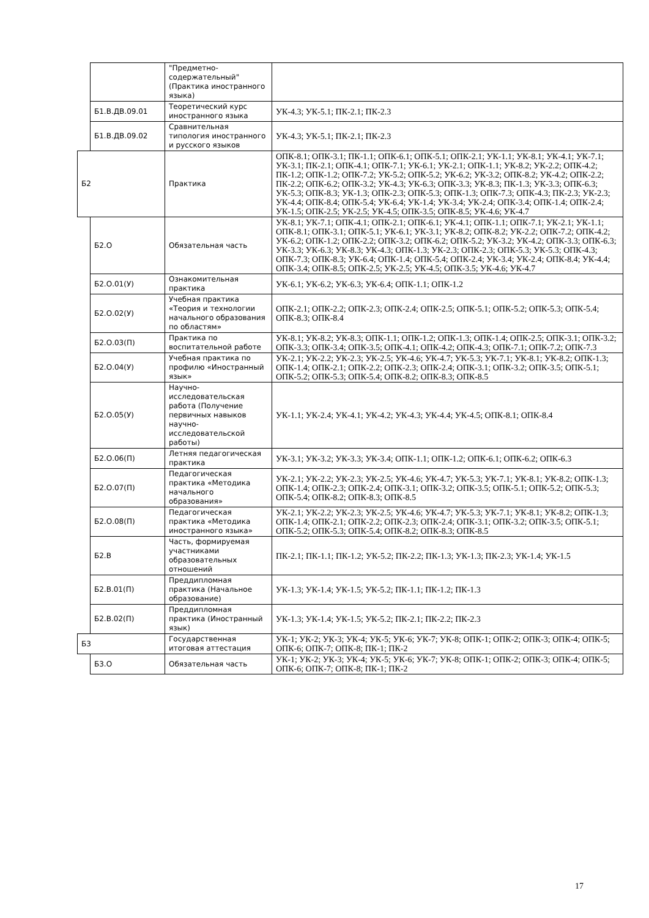| | | "Предметно-содержательный" (Практика иностранного языка) | |
| | Б1.В.ДВ.09.01 | Теоретический курс иностранного языка | УК-4.3; УК-5.1; ПК-2.1; ПК-2.3 |
| | Б1.В.ДВ.09.02 | Сравнительная типология иностранного и русского языков | УК-4.3; УК-5.1; ПК-2.1; ПК-2.3 |
| Б2 | | Практика | ОПК-8.1; ОПК-3.1; ПК-1.1; ОПК-6.1; ОПК-5.1; ОПК-2.1; УК-1.1; УК-8.1; УК-4.1; УК-7.1; УК-3.1; ПК-2.1; ОПК-4.1; ОПК-7.1; УК-6.1; УК-2.1; ОПК-1.1; УК-8.2; УК-2.2; ОПК-4.2; ПК-1.2; ОПК-1.2; ОПК-7.2; УК-5.2; ОПК-5.2; УК-6.2; УК-3.2; ОПК-8.2; УК-4.2; ОПК-2.2; ПК-2.2; ОПК-6.2; ОПК-3.2; УК-4.3; УК-6.3; ОПК-3.3; УК-8.3; ПК-1.3; УК-3.3; ОПК-6.3; УК-5.3; ОПК-8.3; УК-1.3; ОПК-2.3; ОПК-5.3; ОПК-1.3; ОПК-7.3; ОПК-4.3; ПК-2.3; УК-2.3; УК-4.4; ОПК-8.4; ОПК-5.4; УК-6.4; УК-1.4; УК-3.4; УК-2.4; ОПК-3.4; ОПК-1.4; ОПК-2.4; УК-1.5; ОПК-2.5; УК-2.5; УК-4.5; ОПК-3.5; ОПК-8.5; УК-4.6; УК-4.7 |
| | Б2.О | Обязательная часть | УК-8.1; УК-7.1; ОПК-4.1; ОПК-2.1; ОПК-6.1; УК-4.1; ОПК-1.1; ОПК-7.1; УК-2.1; УК-1.1; ОПК-8.1; ОПК-3.1; ОПК-5.1; УК-6.1; УК-3.1; УК-8.2; ОПК-8.2; УК-2.2; ОПК-7.2; ОПК-4.2; УК-6.2; ОПК-1.2; ОПК-2.2; ОПК-3.2; ОПК-6.2; ОПК-5.2; УК-3.2; УК-4.2; ОПК-3.3; ОПК-6.3; УК-3.3; УК-6.3; УК-8.3; УК-4.3; ОПК-1.3; УК-2.3; ОПК-2.3; ОПК-5.3; УК-5.3; ОПК-4.3; ОПК-7.3; ОПК-8.3; УК-6.4; ОПК-1.4; ОПК-5.4; ОПК-2.4; УК-3.4; УК-2.4; ОПК-8.4; УК-4.4; ОПК-3.4; ОПК-8.5; ОПК-2.5; УК-2.5; УК-4.5; ОПК-3.5; УК-4.6; УК-4.7 |
| | Б2.О.01(У) | Ознакомительная практика | УК-6.1; УК-6.2; УК-6.3; УК-6.4; ОПК-1.1; ОПК-1.2 |
| | Б2.О.02(У) | Учебная практика «Теория и технологии начального образования по областям» | ОПК-2.1; ОПК-2.2; ОПК-2.3; ОПК-2.4; ОПК-2.5; ОПК-5.1; ОПК-5.2; ОПК-5.3; ОПК-5.4; ОПК-8.3; ОПК-8.4 |
| | Б2.О.03(П) | Практика по воспитательной работе | УК-8.1; УК-8.2; УК-8.3; ОПК-1.1; ОПК-1.2; ОПК-1.3; ОПК-1.4; ОПК-2.5; ОПК-3.1; ОПК-3.2; ОПК-3.3; ОПК-3.4; ОПК-3.5; ОПК-4.1; ОПК-4.2; ОПК-4.3; ОПК-7.1; ОПК-7.2; ОПК-7.3 |
| | Б2.О.04(У) | Учебная практика по профилю «Иностранный язык» | УК-2.1; УК-2.2; УК-2.3; УК-2.5; УК-4.6; УК-4.7; УК-5.3; УК-7.1; УК-8.1; УК-8.2; ОПК-1.3; ОПК-1.4; ОПК-2.1; ОПК-2.2; ОПК-2.3; ОПК-2.4; ОПК-3.1; ОПК-3.2; ОПК-3.5; ОПК-5.1; ОПК-5.2; ОПК-5.3; ОПК-5.4; ОПК-8.2; ОПК-8.3; ОПК-8.5 |
| | Б2.О.05(У) | Научно-исследовательская работа (Получение первичных навыков научно-исследовательской работы) | УК-1.1; УК-2.4; УК-4.1; УК-4.2; УК-4.3; УК-4.4; УК-4.5; ОПК-8.1; ОПК-8.4 |
| | Б2.О.06(П) | Летняя педагогическая практика | УК-3.1; УК-3.2; УК-3.3; УК-3.4; ОПК-1.1; ОПК-1.2; ОПК-6.1; ОПК-6.2; ОПК-6.3 |
| | Б2.О.07(П) | Педагогическая практика «Методика начального образования» | УК-2.1; УК-2.2; УК-2.3; УК-2.5; УК-4.6; УК-4.7; УК-5.3; УК-7.1; УК-8.1; УК-8.2; ОПК-1.3; ОПК-1.4; ОПК-2.3; ОПК-2.4; ОПК-3.1; ОПК-3.2; ОПК-3.5; ОПК-5.1; ОПК-5.2; ОПК-5.3; ОПК-5.4; ОПК-8.2; ОПК-8.3; ОПК-8.5 |
| | Б2.О.08(П) | Педагогическая практика «Методика иностранного языка» | УК-2.1; УК-2.2; УК-2.3; УК-2.5; УК-4.6; УК-4.7; УК-5.3; УК-7.1; УК-8.1; УК-8.2; ОПК-1.3; ОПК-1.4; ОПК-2.1; ОПК-2.2; ОПК-2.3; ОПК-2.4; ОПК-3.1; ОПК-3.2; ОПК-3.5; ОПК-5.1; ОПК-5.2; ОПК-5.3; ОПК-5.4; ОПК-8.2; ОПК-8.3; ОПК-8.5 |
| | Б2.В | Часть, формируемая участниками образовательных отношений | ПК-2.1; ПК-1.1; ПК-1.2; УК-5.2; ПК-2.2; ПК-1.3; УК-1.3; ПК-2.3; УК-1.4; УК-1.5 |
| | Б2.В.01(П) | Преддипломная практика (Начальное образование) | УК-1.3; УК-1.4; УК-1.5; УК-5.2; ПК-1.1; ПК-1.2; ПК-1.3 |
| | Б2.В.02(П) | Преддипломная практика (Иностранный язык) | УК-1.3; УК-1.4; УК-1.5; УК-5.2; ПК-2.1; ПК-2.2; ПК-2.3 |
| Б3 | | Государственная итоговая аттестация | УК-1; УК-2; УК-3; УК-4; УК-5; УК-6; УК-7; УК-8; ОПК-1; ОПК-2; ОПК-3; ОПК-4; ОПК-5; ОПК-6; ОПК-7; ОПК-8; ПК-1; ПК-2 |
| | Б3.О | Обязательная часть | УК-1; УК-2; УК-3; УК-4; УК-5; УК-6; УК-7; УК-8; ОПК-1; ОПК-2; ОПК-3; ОПК-4; ОПК-5; ОПК-6; ОПК-7; ОПК-8; ПК-1; ПК-2 |
17